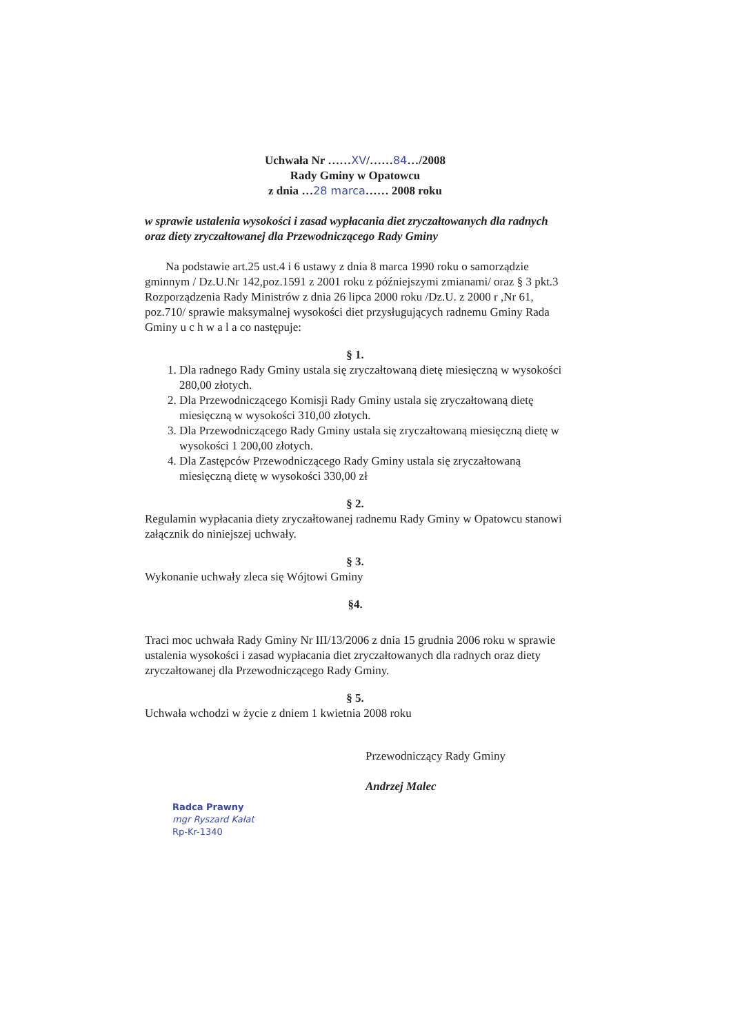Uchwała Nr ……XV/……84…/2008
Rady Gminy w Opatowcu
z dnia …28 marca…… 2008 roku
w sprawie ustalenia wysokości i zasad wypłacania diet zryczałtowanych dla radnych oraz diety zryczałtowanej dla Przewodniczącego Rady Gminy
Na podstawie art.25 ust.4 i 6 ustawy z dnia 8 marca 1990 roku o samorządzie gminnym / Dz.U.Nr 142,poz.1591 z 2001 roku z późniejszymi zmianami/ oraz § 3 pkt.3 Rozporządzenia Rady Ministrów z dnia 26 lipca 2000 roku /Dz.U. z 2000 r ,Nr 61, poz.710/ sprawie maksymalnej wysokości diet przysługujących radnemu Gminy Rada Gminy u c h w a l a co następuje:
§ 1.
1. Dla radnego Rady Gminy ustala się zryczałtowaną dietę miesięczną w wysokości 280,00 złotych.
2. Dla Przewodniczącego Komisji Rady Gminy ustala się zryczałtowaną dietę miesięczną w wysokości 310,00 złotych.
3. Dla Przewodniczącego Rady Gminy ustala się zryczałtowaną miesięczną dietę w wysokości 1 200,00 złotych.
4. Dla Zastępców Przewodniczącego Rady Gminy ustala się zryczałtowaną miesięczną dietę w wysokości 330,00 zł
§ 2.
Regulamin wypłacania diety zryczałtowanej radnemu Rady Gminy w Opatowcu stanowi załącznik do niniejszej uchwały.
§ 3.
Wykonanie uchwały zleca się Wójtowi Gminy
§4.
Traci moc uchwała Rady Gminy Nr III/13/2006 z dnia 15 grudnia 2006 roku w sprawie ustalenia wysokości i zasad wypłacania diet zryczałtowanych dla radnych oraz diety zryczałtowanej dla Przewodniczącego Rady Gminy.
§ 5.
Uchwała wchodzi w życie z dniem 1 kwietnia 2008 roku
Przewodniczący Rady Gminy
Andrzej Malec
Radca Prawny
mgr Ryszard Kałat
Rp-Kr-1340